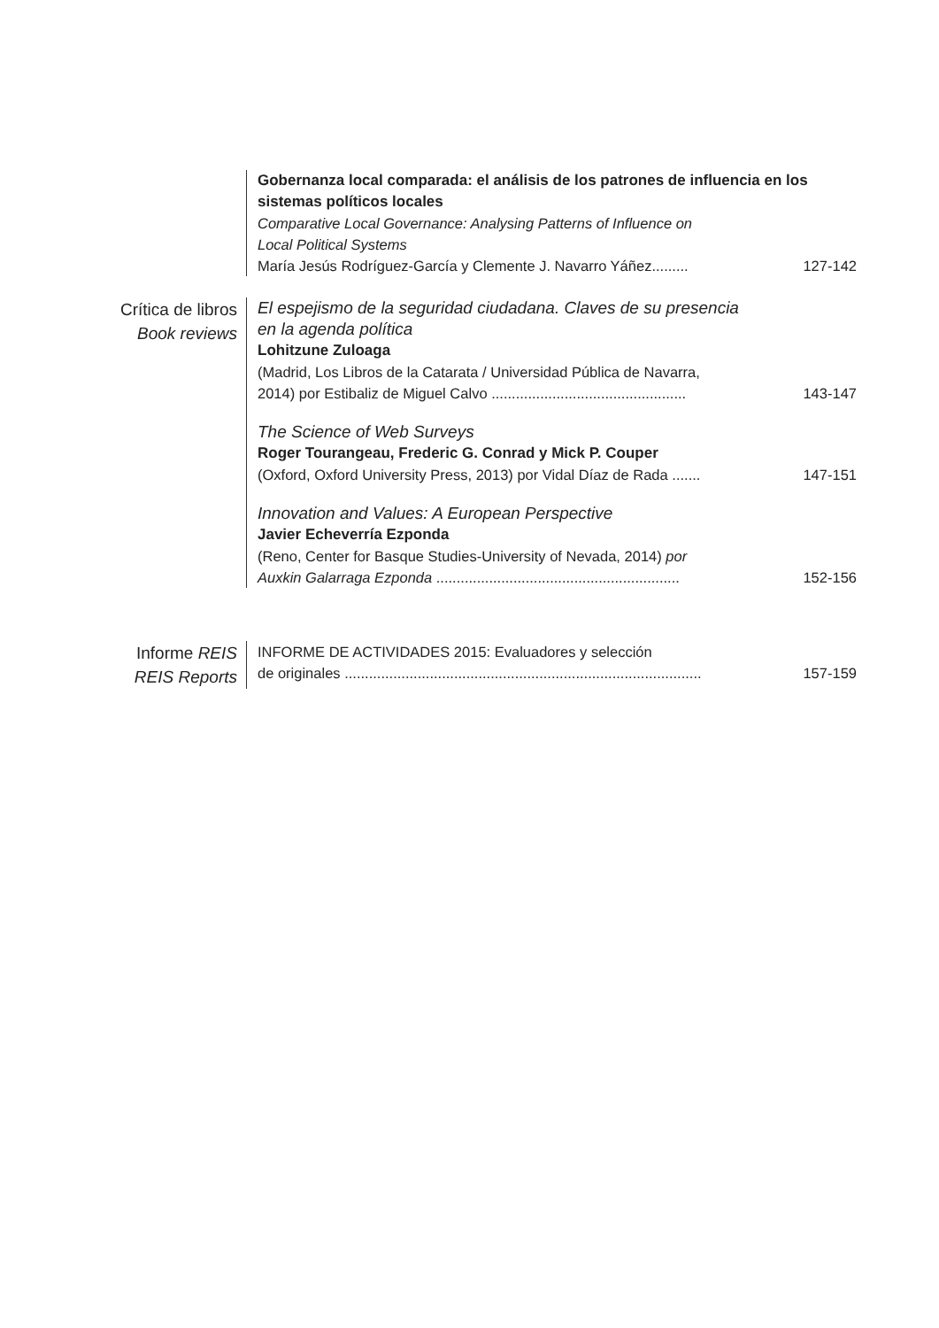Gobernanza local comparada: el análisis de los patrones de influencia en los sistemas políticos locales
Comparative Local Governance: Analysing Patterns of Influence on
Local Political Systems
María Jesús Rodríguez-García y Clemente J. Navarro Yáñez......... 127-142
Crítica de libros
Book reviews
El espejismo de la seguridad ciudadana. Claves de su presencia
en la agenda política
Lohitzune Zuloaga
(Madrid, Los Libros de la Catarata / Universidad Pública de Navarra,
2014) por Estibaliz de Miguel Calvo ................................................ 143-147
The Science of Web Surveys
Roger Tourangeau, Frederic G. Conrad y Mick P. Couper
(Oxford, Oxford University Press, 2013) por Vidal Díaz de Rada ....... 147-151
Innovation and Values: A European Perspective
Javier Echeverría Ezponda
(Reno, Center for Basque Studies-University of Nevada, 2014) por
Auxkin Galarraga Ezponda ............................................................ 152-156
Informe REIS
REIS Reports
INFORME DE ACTIVIDADES 2015: Evaluadores y selección
de originales ........................................................................................ 157-159